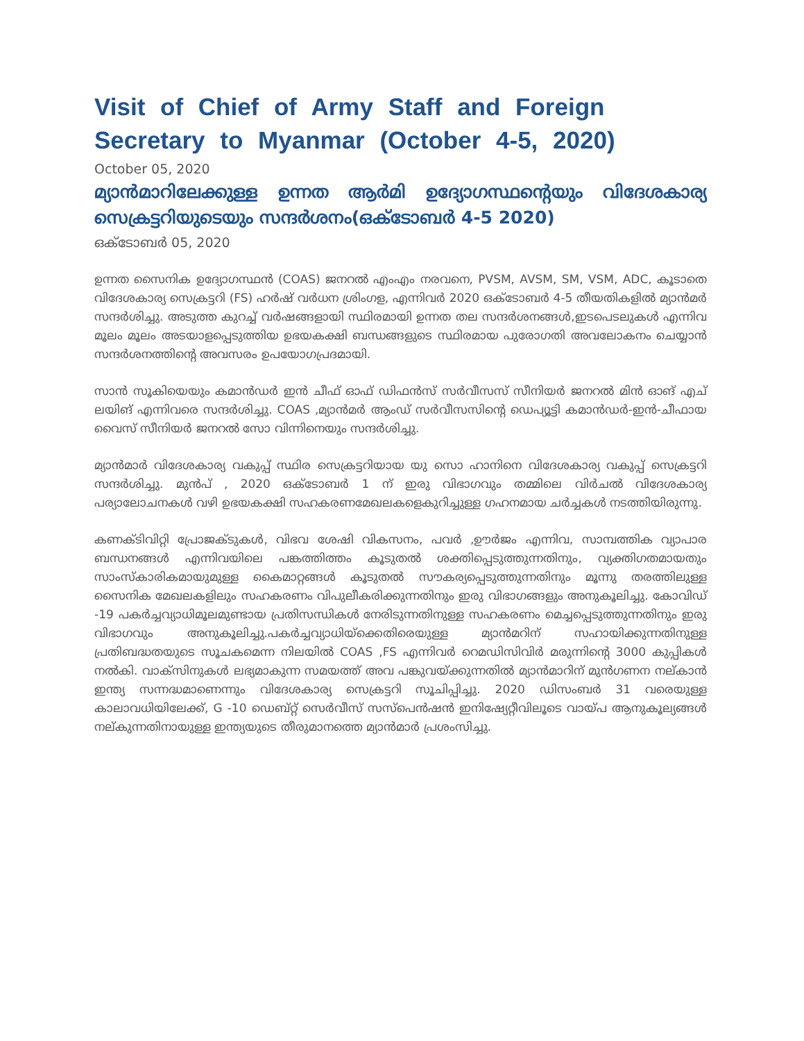Visit of Chief of Army Staff and Foreign Secretary to Myanmar (October 4-5, 2020)
October 05, 2020
മ്യാൻമാറിലേക്കുള്ള ഉന്നത ആർമി ഉദ്യോഗസ്ഥന്റെയും വിദേശകാര്യ സെക്രട്ടറിയുടെയും സന്ദർശനം(ഒക്ടോബർ 4-5 2020)
ഒക്ടോബർ 05, 2020
ഉന്നത സൈനിക ഉദ്യോഗസ്ഥൻ (COAS) ജനറൽ എംഎം നരവനെ, PVSM, AVSM, SM, VSM, ADC, കൂടാതെ വിദേശകാര്യ സെക്രട്ടറി (FS) ഹർഷ് വർധന ശ്രിംഗള, എന്നിവർ 2020 ഒക്ടോബർ 4-5 തീയതികളിൽ മ്യാൻമർ സന്ദർശിച്ചു. അടുത്ത കുറച്ച് വർഷങ്ങളായി സ്ഥിരമായി ഉന്നത തല സന്ദർശനങ്ങൾ,ഇടപെടലുകൾ എന്നിവ മൂലം മൂലം അടയാളപ്പെടുത്തിയ ഉഭയകക്ഷി ബന്ധങ്ങളുടെ സ്ഥിരമായ പുരോഗതി അവലോകനം ചെയ്യാൻ സന്ദർശനത്തിന്റെ അവസരം ഉപയോഗപ്രദമായി.
സാൻ സൂകിയെയും കമാൻഡർ ഇൻ ചീഫ് ഓഫ് ഡിഫൻസ് സർവീസസ് സീനിയർ ജനറൽ മിൻ ഓങ് എച് ലയിങ് എന്നിവരെ സന്ദർശിച്ചു. COAS ,മ്യാൻമർ ആംഡ് സർവീസസിന്റെ ഡെപ്യൂട്ടി കമാൻഡർ-ഇൻ-ചീഫായ വൈസ് സീനിയർ ജനറൽ സോ വിന്നിനെയും സന്ദർശിച്ചു.
മ്യാൻമാർ വിദേശകാര്യ വകുപ്പ് സ്ഥിര സെക്രട്ടറിയായ യു സൊ ഹാനിനെ വിദേശകാര്യ വകുപ്പ് സെക്രട്ടറി സന്ദർശിച്ചു. മുൻപ് , 2020 ഒക്ടോബർ 1 ന് ഇരു വിഭാഗവും തമ്മിലെ വിർചൽ വിദേശകാര്യ പര്യാലോചനകൾ വഴി ഉഭയകക്ഷി സഹകരണമേഖലകളെകുറിച്ചുള്ള ഗഹനമായ ചർച്ചകൾ നടത്തിയിരുന്നു.
കണക്ടിവിറ്റി പ്രോജക്ടുകൾ, വിഭവ ശേഷി വികസനം, പവർ ,ഊർജം എന്നിവ, സാമ്പത്തിക വ്യാപാര ബന്ധനങ്ങൾ എന്നിവയിലെ പങ്കത്തിത്തം കൂടുതൽ ശക്തിപ്പെടുത്തുന്നതിനും, വ്യക്തിഗതമായതും സാംസ്കാരികമായുമുള്ള കൈമാറ്റങ്ങൾ കൂടുതൽ സൗകര്യപ്പെടുത്തുന്നതിനും മൂന്നു തരത്തിലുള്ള സൈനിക മേഖലകളിലും സഹകരണം വിപുലീകരിക്കുന്നതിനും ഇരു വിഭാഗങ്ങളും അനുകൂലിച്ചു. കോവിഡ് -19 പകർച്ചവ്യാധിമൂലമുണ്ടായ പ്രതിസന്ധികൾ നേരിടുന്നതിനുള്ള സഹകരണം മെച്ചപ്പെടുത്തുന്നതിനും ഇരു വിഭാഗവും അനുകൂലിച്ചു.പകർച്ചവ്യാധിയ്ക്കെതിരെയുള്ള മ്യാൻമറിന് സഹായിക്കുന്നതിനുള്ള പ്രതിബദ്ധതയുടെ സൂചകമെന്ന നിലയിൽ COAS ,FS എന്നിവർ റെമഡിസിവിർ മരുന്നിന്റെ 3000 കുപ്പികൾ നൽകി. വാക്സിനുകൾ ലഭ്യമാകുന്ന സമയത്ത് അവ പങ്കുവയ്ക്കുന്നതിൽ മ്യാൻമാറിന് മുൻഗണന നല്കാൻ ഇന്ത്യ സന്നദ്ധമാണെന്നും വിദേശകാര്യ സെക്രട്ടറി സൂചിപ്പിച്ചു. 2020 ഡിസംബർ 31 വരെയുള്ള കാലാവധിയിലേക്ക്, G -10 ഡെബ്റ്റ് സെർവീസ് സസ്പെൻഷൻ ഇനിഷ്യേറ്റീവിലൂടെ വായ്പ ആനുകൂല്യങ്ങൾ നല്കുന്നതിനായുള്ള ഇന്ത്യയുടെ തീരുമാനത്തെ മ്യാൻമാർ പ്രശംസിച്ചു.